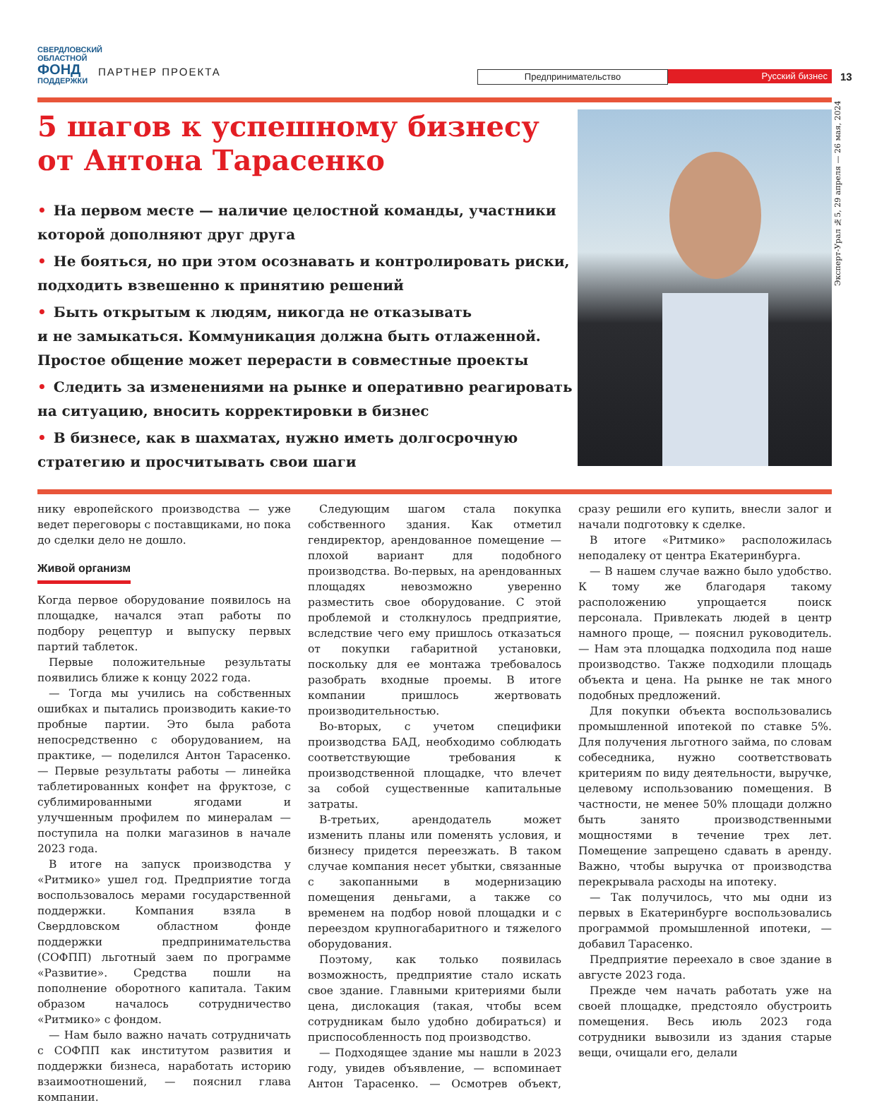СВЕРДЛОВСКИЙ ОБЛАСТНОЙ
ФОНД
ПОДДЕРЖКИ
ПАРТНЕР ПРОЕКТА
Предпринимательство Русский бизнес
13
Эксперт-Урал №5, 29 апреля — 26 мая, 2024
5 шагов к успешному бизнесу
от Антона Тарасенко
• На первом месте — наличие целостной команды, участники которой дополняют друг друга
• Не бояться, но при этом осознавать и контролировать риски, подходить взвешенно к принятию решений
• Быть открытым к людям, никогда не отказывать
и не замыкаться. Коммуникация должна быть отлаженной. Простое общение может перерасти в совместные проекты
• Следить за изменениями на рынке и оперативно реагировать на ситуацию, вносить корректировки в бизнес
• В бизнесе, как в шахматах, нужно иметь долгосрочную стратегию и просчитывать свои шаги
нику европейского производства — уже ведет переговоры с поставщиками, но пока до сделки дело не дошло.
Живой организм
Когда первое оборудование появилось на площадке, начался этап работы по подбору рецептур и выпуску первых партий таблеток.
Первые положительные результаты появились ближе к концу 2022 года.
— Тогда мы учились на собственных ошибках и пытались производить какие-то пробные партии. Это была работа непосредственно с оборудованием, на практике, — поделился Антон Тарасенко. — Первые результаты работы — линейка таблетированных конфет на фруктозе, с сублимированными ягодами и улучшенным профилем по минералам — поступила на полки магазинов в начале 2023 года.
В итоге на запуск производства у «Ритмико» ушел год. Предприятие тогда воспользовалось мерами государственной поддержки. Компания взяла в Свердловском областном фонде поддержки предпринимательства (СОФПП) льготный заем по программе «Развитие». Средства пошли на пополнение оборотного капитала. Таким образом началось сотрудничество «Ритмико» с фондом.
— Нам было важно начать сотрудничать с СОФПП как институтом развития и поддержки бизнеса, наработать историю взаимоотношений, — пояснил глава компании.
Следующим шагом стала покупка собственного здания. Как отметил гендиректор, арендованное помещение — плохой вариант для подобного производства. Во-первых, на арендованных площадях невозможно уверенно разместить свое оборудование. С этой проблемой и столкнулось предприятие, вследствие чего ему пришлось отказаться от покупки габаритной установки, поскольку для ее монтажа требовалось разобрать входные проемы. В итоге компании пришлось жертвовать производительностью.
Во-вторых, с учетом специфики производства БАД, необходимо соблюдать соответствующие требования к производственной площадке, что влечет за собой существенные капитальные затраты.
В-третьих, арендодатель может изменить планы или поменять условия, и бизнесу придется переезжать. В таком случае компания несет убытки, связанные с закопанными в модернизацию помещения деньгами, а также со временем на подбор новой площадки и с переездом крупногабаритного и тяжелого оборудования.
Поэтому, как только появилась возможность, предприятие стало искать свое здание. Главными критериями были цена, дислокация (такая, чтобы всем сотрудникам было удобно добираться) и приспособленность под производство.
— Подходящее здание мы нашли в 2023 году, увидев объявление, — вспоминает Антон Тарасенко. — Осмотрев объект, сразу решили его купить, внесли залог и начали подготовку к сделке.
В итоге «Ритмико» расположилась неподалеку от центра Екатеринбурга.
— В нашем случае важно было удобство. К тому же благодаря такому расположению упрощается поиск персонала. Привлекать людей в центр намного проще, — пояснил руководитель. — Нам эта площадка подходила под наше производство. Также подходили площадь объекта и цена. На рынке не так много подобных предложений.
Для покупки объекта воспользовались промышленной ипотекой по ставке 5%. Для получения льготного займа, по словам собеседника, нужно соответствовать критериям по виду деятельности, выручке, целевому использованию помещения. В частности, не менее 50% площади должно быть занято производственными мощностями в течение трех лет. Помещение запрещено сдавать в аренду. Важно, чтобы выручка от производства перекрывала расходы на ипотеку.
— Так получилось, что мы одни из первых в Екатеринбурге воспользовались программой промышленной ипотеки, — добавил Тарасенко.
Предприятие переехало в свое здание в августе 2023 года.
Прежде чем начать работать уже на своей площадке, предстояло обустроить помещения. Весь июль 2023 года сотрудники вывозили из здания старые вещи, очищали его, делали